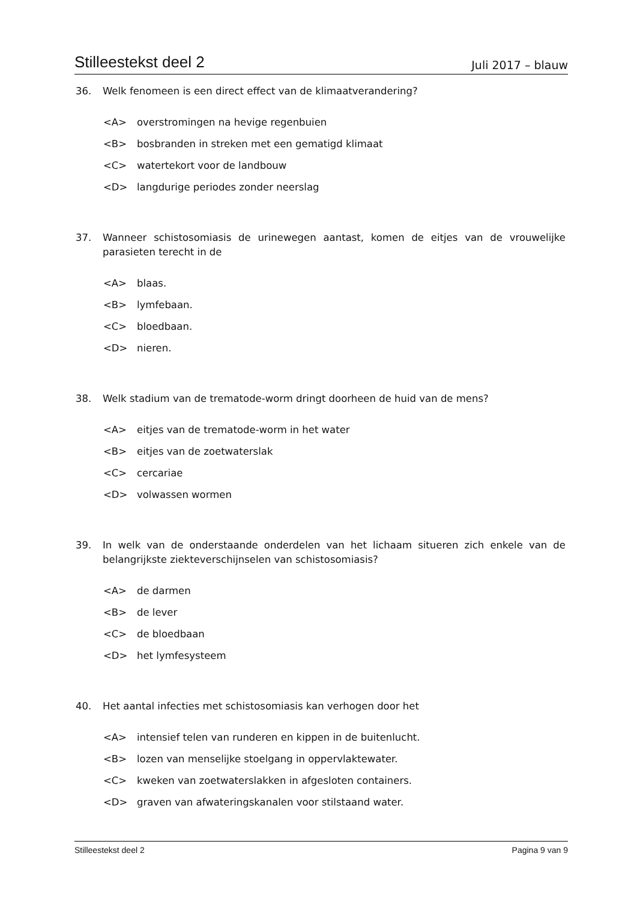Stilleestekst deel 2 Juli 2017 – blauw
36. Welk fenomeen is een direct effect van de klimaatverandering?
<A> overstromingen na hevige regenbuien
<B> bosbranden in streken met een gematigd klimaat
<C> watertekort voor de landbouw
<D> langdurige periodes zonder neerslag
37. Wanneer schistosomiasis de urinewegen aantast, komen de eitjes van de vrouwelijke parasieten terecht in de
<A> blaas.
<B> lymfebaan.
<C> bloedbaan.
<D> nieren.
38. Welk stadium van de trematode-worm dringt doorheen de huid van de mens?
<A> eitjes van de trematode-worm in het water
<B> eitjes van de zoetwaterslak
<C> cercariae
<D> volwassen wormen
39. In welk van de onderstaande onderdelen van het lichaam situeren zich enkele van de belangrijkste ziekteverschijnselen van schistosomiasis?
<A> de darmen
<B> de lever
<C> de bloedbaan
<D> het lymfesysteem
40. Het aantal infecties met schistosomiasis kan verhogen door het
<A> intensief telen van runderen en kippen in de buitenlucht.
<B> lozen van menselijke stoelgang in oppervlaktewater.
<C> kweken van zoetwaterslakken in afgesloten containers.
<D> graven van afwateringskanalen voor stilstaand water.
Stilleestekst deel 2 Pagina 9 van 9